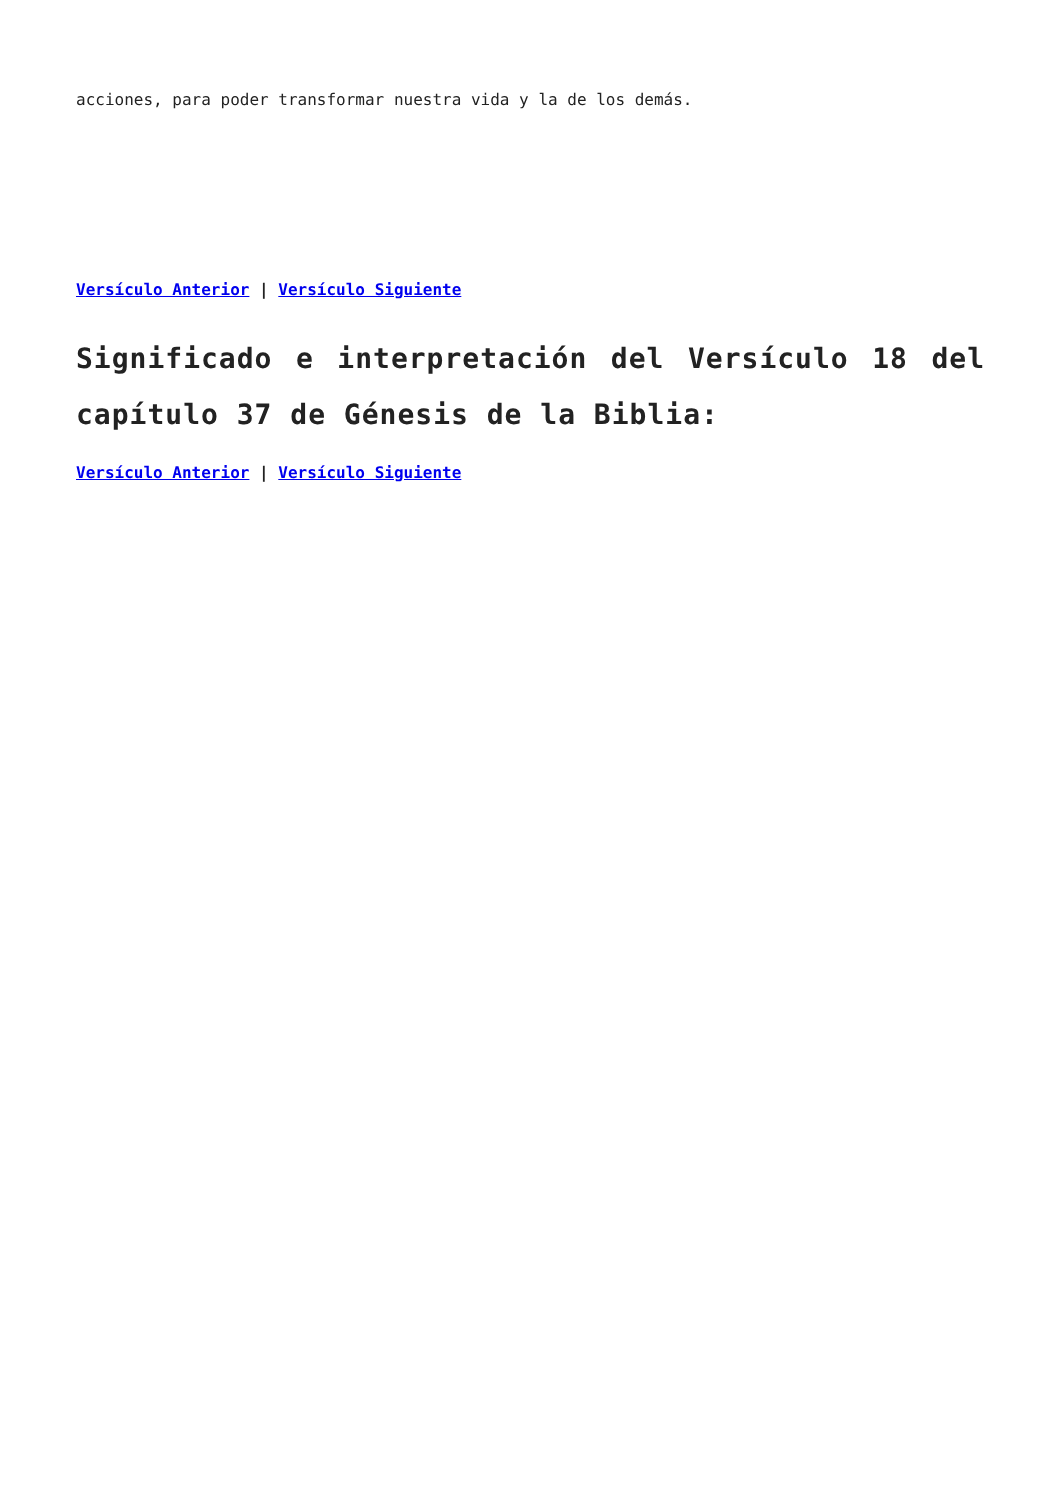acciones, para poder transformar nuestra vida y la de los demás.
Versículo Anterior | Versículo Siguiente
Significado e interpretación del Versículo 18 del capítulo 37 de Génesis de la Biblia:
Versículo Anterior | Versículo Siguiente